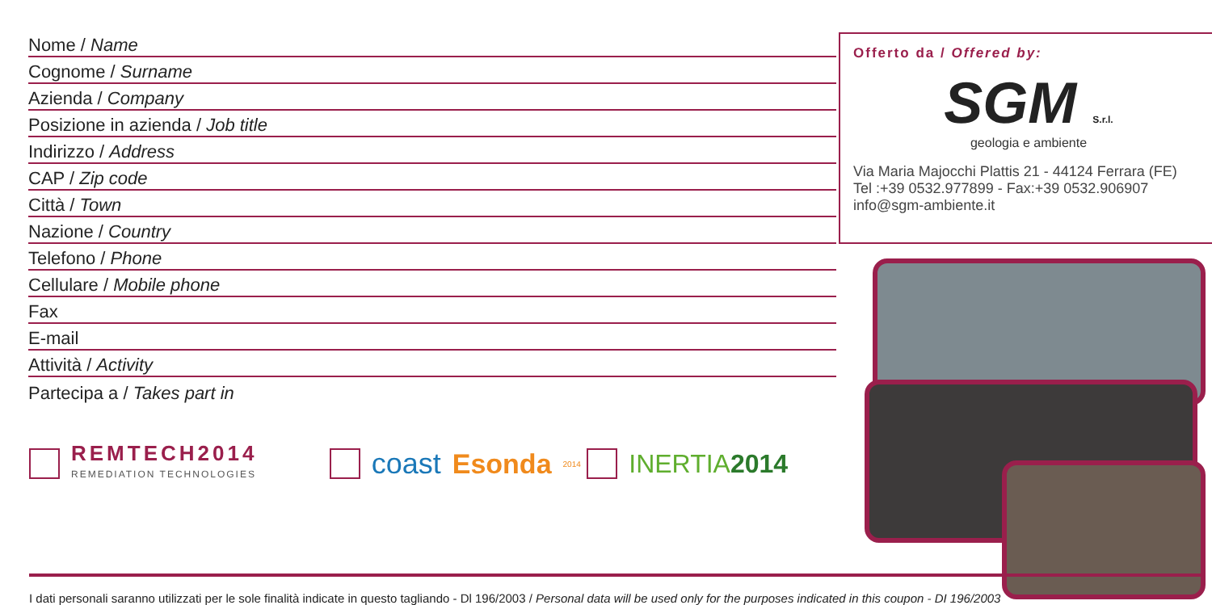Nome / Name
Cognome / Surname
Azienda / Company
Posizione in azienda / Job title
Indirizzo / Address
CAP / Zip code
Città / Town
Nazione / Country
Telefono / Phone
Cellulare / Mobile phone
Fax
E-mail
Attività / Activity
Partecipa a / Takes part in
REMTECH2014
REMEDIATION TECHNOLOGIES
coast Esonda<sup>2014</sup>
INERTIA2014
Offerto da / Offered by:
SGM S.r.l.
geologia e ambiente
Via Maria Majocchi Plattis 21 - 44124 Ferrara (FE)
Tel :+39 0532.977899 - Fax:+39 0532.906907
info@sgm-ambiente.it
I dati personali saranno utilizzati per le sole finalità indicate in questo tagliando - Dl 196/2003 / Personal data will be used only for the purposes indicated in this coupon - DI 196/2003